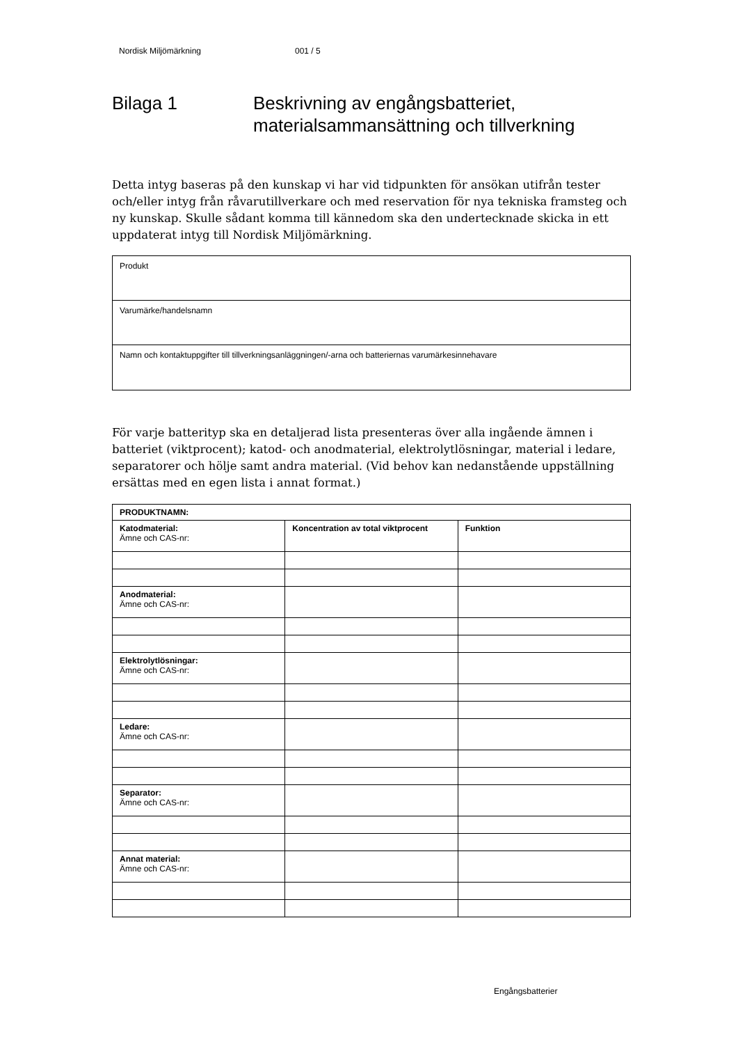Nordisk Miljömärkning 001 / 5
Bilaga 1 Beskrivning av engångsbatteriet,
materialsammansättning och tillverkning
Detta intyg baseras på den kunskap vi har vid tidpunkten för ansökan utifrån tester och/eller intyg från råvarutillverkare och med reservation för nya tekniska framsteg och ny kunskap. Skulle sådant komma till kännedom ska den undertecknade skicka in ett uppdaterat intyg till Nordisk Miljömärkning.
Produkt
Varumärke/handelsnamn
Namn och kontaktuppgifter till tillverkningsanläggningen/-arna och batteriernas varumärkesinnehavare
För varje batterityp ska en detaljerad lista presenteras över alla ingående ämnen i batteriet (viktprocent); katod- och anodmaterial, elektrolytlösningar, material i ledare, separatorer och hölje samt andra material. (Vid behov kan nedanstående uppställning ersättas med en egen lista i annat format.)
| PRODUKTNAMN: | | |
| --- | --- | --- |
| Katodmaterial: Ämne och CAS-nr: | Koncentration av total viktprocent | Funktion |
| Anodmaterial: Ämne och CAS-nr: | | |
| Elektrolytlösningar: Ämne och CAS-nr: | | |
| Ledare: Ämne och CAS-nr: | | |
| Separator: Ämne och CAS-nr: | | |
| Annat material: Ämne och CAS-nr: | | |
Engångsbatterier